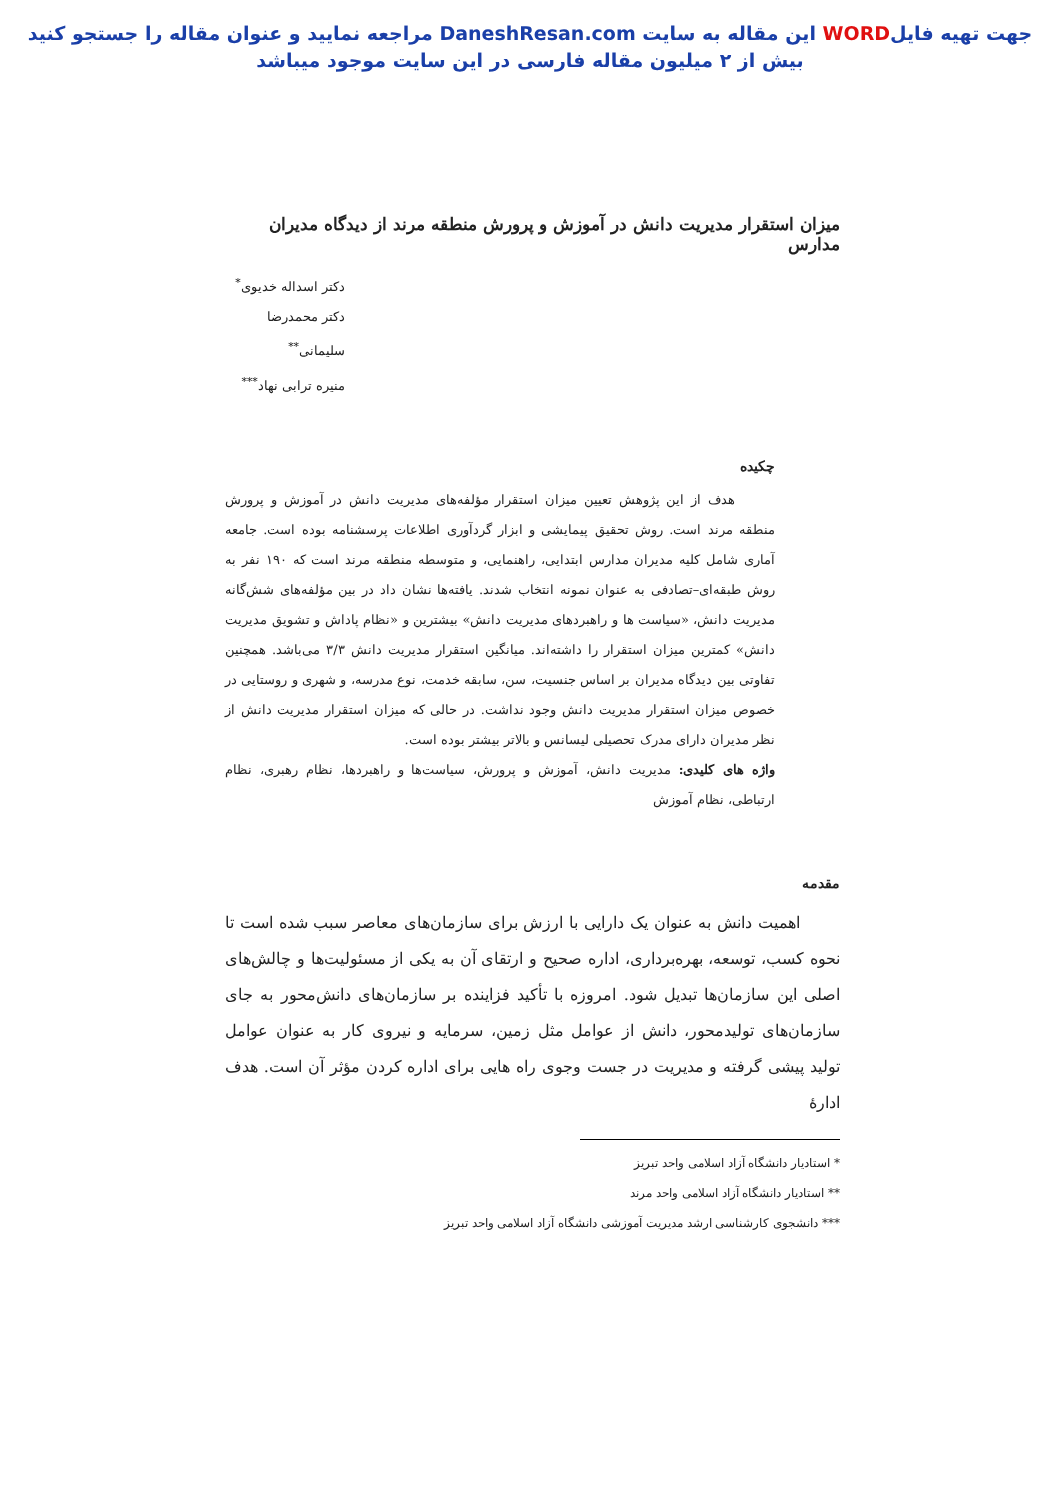جهت تهیه فایلWORD این مقاله به سایت DaneshResan.com مراجعه نمایید و عنوان مقاله را جستجو کنید
بیش از ۲ میلیون مقاله فارسی در این سایت موجود میباشد
میزان استقرار مدیریت دانش در آموزش و پرورش منطقه مرند از دیدگاه مدیران مدارس
دکتر اسداله خدیوی<sup>*</sup>
دکتر محمدرضا سلیمانی<sup>**</sup>
منیره ترابی نهاد<sup>***</sup>
چکیده
هدف از این پژوهش تعیین میزان استقرار مؤلفه‌های مدیریت دانش در آموزش و پرورش منطقه مرند است. روش تحقیق پیمایشی و ابزار گردآوری اطلاعات پرسشنامه بوده است. جامعه آماری شامل کلیه مدیران مدارس ابتدایی، راهنمایی، و متوسطه منطقه مرند است که ۱۹۰ نفر به روش طبقه‌ای–تصادفی به عنوان نمونه انتخاب شدند. یافته‌ها نشان داد در بین مؤلفه‌های شش‌گانه مدیریت دانش، «سیاست ها و راهبردهای مدیریت دانش» بیشترین و «نظام پاداش و تشویق مدیریت دانش» کمترین میزان استقرار را داشته‌اند. میانگین استقرار مدیریت دانش ۳/۳ می‌باشد. همچنین تفاوتی بین دیدگاه مدیران بر اساس جنسیت، سن، سابقه خدمت، نوع مدرسه، و شهری و روستایی در خصوص میزان استقرار مدیریت دانش وجود نداشت. در حالی که میزان استقرار مدیریت دانش از نظر مدیران دارای مدرک تحصیلی لیسانس و بالاتر بیشتر بوده است.
واژه های کلیدی: مدیریت دانش، آموزش و پرورش، سیاست‌ها و راهبردها، نظام رهبری، نظام ارتباطی، نظام آموزش
مقدمه
اهمیت دانش به عنوان یک دارایی با ارزش برای سازمان‌های معاصر سبب شده است تا نحوه کسب، توسعه، بهره‌برداری، اداره صحیح و ارتقای آن به یکی از مسئولیت‌ها و چالش‌های اصلی این سازمان‌ها تبدیل شود. امروزه با تأکید فزاینده بر سازمان‌های دانش‌محور به جای سازمان‌های تولیدمحور، دانش از عوامل مثل زمین، سرمایه و نیروی کار به عنوان عوامل تولید پیشی گرفته و مدیریت در جست وجوی راه هایی برای اداره کردن مؤثر آن است. هدف ادارۀ
* استادیار دانشگاه آزاد اسلامی واحد تبریز
** استادیار دانشگاه آزاد اسلامی واحد مرند
*** دانشجوی کارشناسی ارشد مدیریت آموزشی دانشگاه آزاد اسلامی واحد تبریز